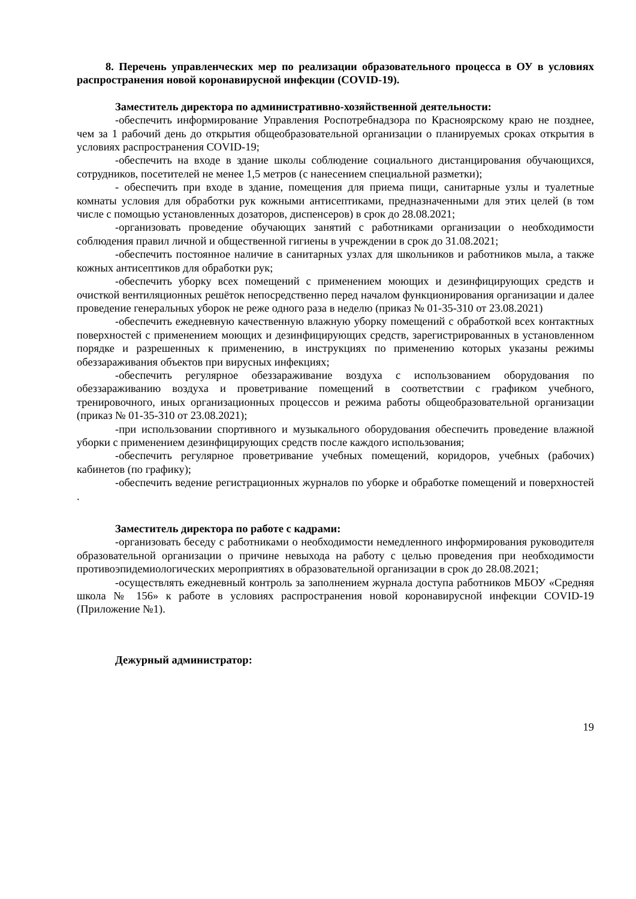8. Перечень управленческих мер по реализации образовательного процесса в ОУ в условиях распространения новой коронавирусной инфекции (COVID-19).
Заместитель директора по административно-хозяйственной деятельности:
-обеспечить информирование Управления Роспотребнадзора по Красноярскому краю не позднее, чем за 1 рабочий день до открытия общеобразовательной организации о планируемых сроках открытия в условиях распространения COVID-19;
-обеспечить на входе в здание школы соблюдение социального дистанцирования обучающихся, сотрудников, посетителей не менее 1,5 метров (с нанесением специальной разметки);
- обеспечить при входе в здание, помещения для приема пищи, санитарные узлы и туалетные комнаты условия для обработки рук кожными антисептиками, предназначенными для этих целей (в том числе с помощью установленных дозаторов, диспенсеров) в срок до 28.08.2021;
-организовать проведение обучающих занятий с работниками организации о необходимости соблюдения правил личной и общественной гигиены в учреждении в срок до 31.08.2021;
-обеспечить постоянное наличие в санитарных узлах для школьников и работников мыла, а также кожных антисептиков для обработки рук;
-обеспечить уборку всех помещений с применением моющих и дезинфицирующих средств и очисткой вентиляционных решёток непосредственно перед началом функционирования организации и далее проведение генеральных уборок не реже одного раза в неделю (приказ № 01-35-310 от 23.08.2021)
-обеспечить ежедневную качественную влажную уборку помещений с обработкой всех контактных поверхностей с применением моющих и дезинфицирующих средств, зарегистрированных в установленном порядке и разрешенных к применению, в инструкциях по применению которых указаны режимы обеззараживания объектов при вирусных инфекциях;
-обеспечить регулярное обеззараживание воздуха с использованием оборудования по обеззараживанию воздуха и проветривание помещений в соответствии с графиком учебного, тренировочного, иных организационных процессов и режима работы общеобразовательной организации (приказ № 01-35-310 от 23.08.2021);
-при использовании спортивного и музыкального оборудования обеспечить проведение влажной уборки с применением дезинфицирующих средств после каждого использования;
-обеспечить регулярное проветривание учебных помещений, коридоров, учебных (рабочих) кабинетов (по графику);
-обеспечить ведение регистрационных журналов по уборке и обработке помещений и поверхностей .
Заместитель директора по работе с кадрами:
-организовать беседу с работниками о необходимости немедленного информирования руководителя образовательной организации о причине невыхода на работу с целью проведения при необходимости противоэпидемиологических мероприятиях в образовательной организации в срок до 28.08.2021;
-осуществлять ежедневный контроль за заполнением журнала доступа работников МБОУ «Средняя школа № 156» к работе в условиях распространения новой коронавирусной инфекции COVID-19 (Приложение №1).
Дежурный администратор:
19